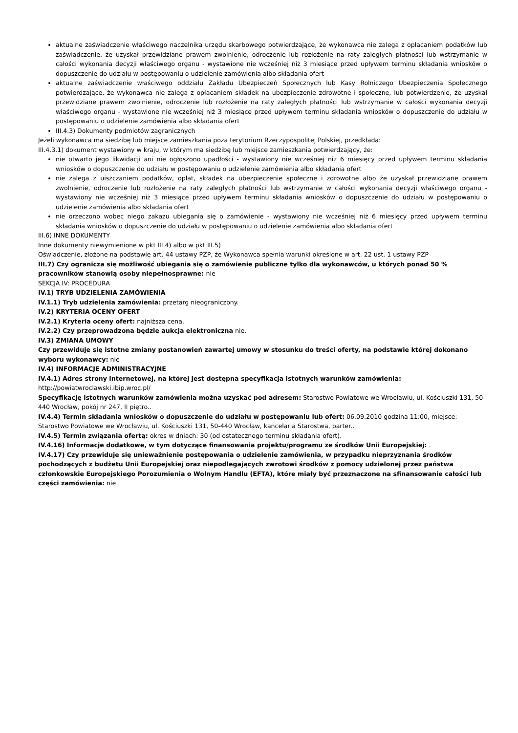aktualne zaświadczenie właściwego naczelnika urzędu skarbowego potwierdzające, że wykonawca nie zalega z opłacaniem podatków lub zaświadczenie, że uzyskał przewidziane prawem zwolnienie, odroczenie lub rozłożenie na raty zaległych płatności lub wstrzymanie w całości wykonania decyzji właściwego organu - wystawione nie wcześniej niż 3 miesiące przed upływem terminu składania wniosków o dopuszczenie do udziału w postępowaniu o udzielenie zamówienia albo składania ofert
aktualne zaświadczenie właściwego oddziału Zakładu Ubezpieczeń Społecznych lub Kasy Rolniczego Ubezpieczenia Społecznego potwierdzające, że wykonawca nie zalega z opłacaniem składek na ubezpieczenie zdrowotne i społeczne, lub potwierdzenie, że uzyskał przewidziane prawem zwolnienie, odroczenie lub rozłożenie na raty zaległych płatności lub wstrzymanie w całości wykonania decyzji właściwego organu - wystawione nie wcześniej niż 3 miesiące przed upływem terminu składania wniosków o dopuszczenie do udziału w postępowaniu o udzielenie zamówienia albo składania ofert
III.4.3) Dokumenty podmiotów zagranicznych
Jeżeli wykonawca ma siedzibę lub miejsce zamieszkania poza terytorium Rzeczypospolitej Polskiej, przedkłada:
III.4.3.1) dokument wystawiony w kraju, w którym ma siedzibę lub miejsce zamieszkania potwierdzający, że:
nie otwarto jego likwidacji ani nie ogłoszono upadłości - wystawiony nie wcześniej niż 6 miesięcy przed upływem terminu składania wniosków o dopuszczenie do udziału w postępowaniu o udzielenie zamówienia albo składania ofert
nie zalega z uiszczaniem podatków, opłat, składek na ubezpieczenie społeczne i zdrowotne albo że uzyskał przewidziane prawem zwolnienie, odroczenie lub rozłożenie na raty zaległych płatności lub wstrzymanie w całości wykonania decyzji właściwego organu - wystawiony nie wcześniej niż 3 miesiące przed upływem terminu składania wniosków o dopuszczenie do udziału w postępowaniu o udzielenie zamówienia albo składania ofert
nie orzeczono wobec niego zakazu ubiegania się o zamówienie - wystawiony nie wcześniej niż 6 miesięcy przed upływem terminu składania wniosków o dopuszczenie do udziału w postępowaniu o udzielenie zamówienia albo składania ofert
III.6) INNE DOKUMENTY
Inne dokumenty niewymienione w pkt III.4) albo w pkt III.5)
Oświadczenie, złożone na podstawie art. 44 ustawy PZP, że Wykonawca spełnia warunki określone w art. 22 ust. 1 ustawy PZP
III.7) Czy ogranicza się możliwość ubiegania się o zamówienie publiczne tylko dla wykonawców, u których ponad 50 % pracowników stanowią osoby niepełnosprawne: nie
SEKCJA IV: PROCEDURA
IV.1) TRYB UDZIELENIA ZAMÓWIENIA
IV.1.1) Tryb udzielenia zamówienia: przetarg nieograniczony.
IV.2) KRYTERIA OCENY OFERT
IV.2.1) Kryteria oceny ofert: najniższa cena.
IV.2.2) Czy przeprowadzona będzie aukcja elektroniczna nie.
IV.3) ZMIANA UMOWY
Czy przewiduje się istotne zmiany postanowień zawartej umowy w stosunku do treści oferty, na podstawie której dokonano wyboru wykonawcy: nie
IV.4) INFORMACJE ADMINISTRACYJNE
IV.4.1) Adres strony internetowej, na której jest dostępna specyfikacja istotnych warunków zamówienia: http://powiatwroclawski.ibip.wroc.pl/
Specyfikację istotnych warunków zamówienia można uzyskać pod adresem: Starostwo Powiatowe we Wrocławiu, ul. Kościuszki 131, 50-440 Wrocław, pokój nr 247, II piętro..
IV.4.4) Termin składania wniosków o dopuszczenie do udziału w postępowaniu lub ofert: 06.09.2010 godzina 11:00, miejsce: Starostwo Powiatowe we Wrocławiu, ul. Kościuszki 131, 50-440 Wrocław, kancelaria Starostwa, parter..
IV.4.5) Termin związania ofertą: okres w dniach: 30 (od ostatecznego terminu składania ofert).
IV.4.16) Informacje dodatkowe, w tym dotyczące finansowania projektu/programu ze środków Unii Europejskiej: .
IV.4.17) Czy przewiduje się unieważnienie postępowania o udzielenie zamówienia, w przypadku nieprzyznania środków pochodzących z budżetu Unii Europejskiej oraz niepodlegających zwrotowi środków z pomocy udzielonej przez państwa członkowskie Europejskiego Porozumienia o Wolnym Handlu (EFTA), które miały być przeznaczone na sfinansowanie całości lub części zamówienia: nie